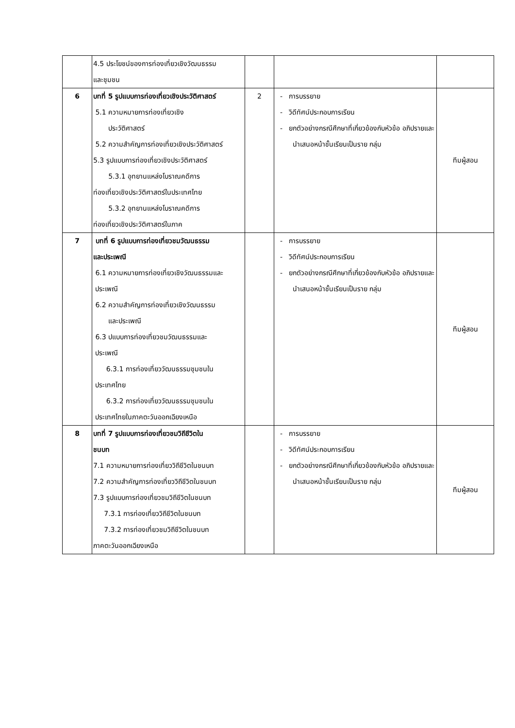| | 4.5 ประโยชน์ของการท่องเที่ยวเชิงวัฒนธรรม และชุมชน | | | |
| 6 | บทที่ 5 รูปแบบการท่องเที่ยวเชิงประวัติศาสตร์ 5.1 ความหมายการท่องเที่ยวเชิง ประวัติศาสตร์ 5.2 ความสำคัญการท่องเที่ยวเชิงประวัติศาสตร์ 5.3 รูปแบบการท่องเที่ยวเชิงประวัติศาสตร์ 5.3.1 อุทยานแหล่งโบราณคดีการ ท่องเที่ยวเชิงประวัติศาสตร์ในประเทศไทย 5.3.2 อุทยานแหล่งโบราณคดีการ ท่องเที่ยวเชิงประวัติศาสตร์ในภาค | 2 | - การบรรยาย - วิดีทัศน์ประกอบการเรียน - ยกตัวอย่างกรณีศึกษาที่เกี่ยวข้องกับหัวข้อ อภิปรายและนำเสนอหน้าชั้นเรียนเป็นราย กลุ่ม | ทีมผู้สอน |
| 7 | บทที่ 6 รูปแบบการท่องเที่ยวชมวัฒนธรรม และประเพณี 6.1 ความหมายการท่องเที่ยวเชิงวัฒนธรรมและ ประเพณี 6.2 ความสำคัญการท่องเที่ยวเชิงวัฒนธรรม และประเพณี 6.3 ปแบบการท่องเที่ยวชมวัฒนธรรมและ ประเพณี 6.3.1 การท่องเที่ยววัฒนธรรมชุมชนใน ประเทศไทย 6.3.2 การท่องเที่ยววัฒนธรรมชุมชนใน ประเทศไทยในภาคตะวันออกเฉียงเหนือ | | - การบรรยาย - วิดีทัศน์ประกอบการเรียน - ยกตัวอย่างกรณีศึกษาที่เกี่ยวข้องกับหัวข้อ อภิปรายและนำเสนอหน้าชั้นเรียนเป็นราย กลุ่ม | ทีมผู้สอน |
| 8 | บทที่ 7 รูปแบบการท่องเที่ยวชมวิถีชีวิตใน ชนบท 7.1 ความหมายการท่องเที่ยววิถีชีวิตในชนบท 7.2 ความสำคัญการท่องเที่ยววิถีชีวิตในชนบท 7.3 รูปแบบการท่องเที่ยวชมวิถีชีวิตในชนบท 7.3.1 การท่องเที่ยววิถีชีวิตในชนบท 7.3.2 การท่องเที่ยวชมวิถีชีวิตในชนบท ภาคตะวันออกเฉียงเหนือ | | - การบรรยาย - วิดีทัศน์ประกอบการเรียน - ยกตัวอย่างกรณีศึกษาที่เกี่ยวข้องกับหัวข้อ อภิปรายและนำเสนอหน้าชั้นเรียนเป็นราย กลุ่ม | ทีมผู้สอน |